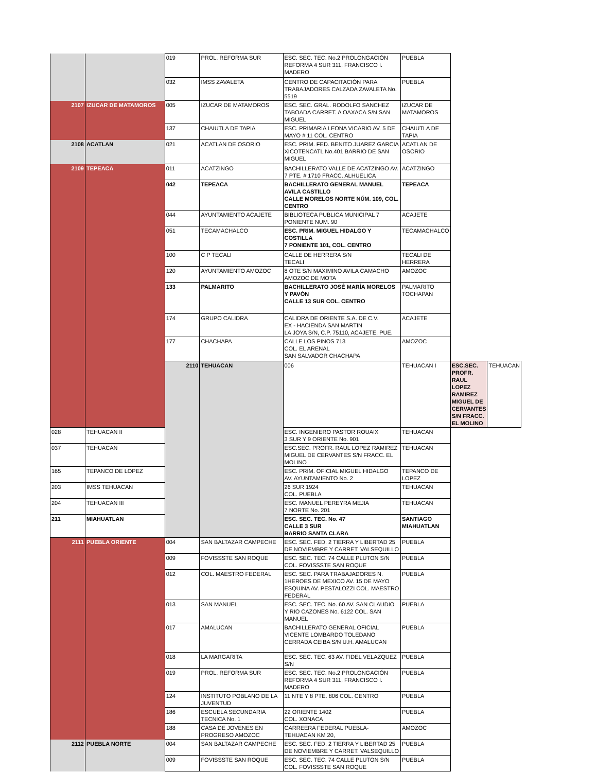| | | 019 | PROL. REFORMA SUR | ESC. SEC. TEC. No.2 PROLONGACIÓN REFORMA 4 SUR 311, FRANCISCO I. MADERO | PUEBLA | | |
| | | 032 | IMSS ZAVALETA | CENTRO DE CAPACITACIÓN PARA TRABAJADORES CALZADA ZAVALETA No. 5519 | PUEBLA | | |
| 2107 | IZUCAR DE MATAMOROS | 005 | IZUCAR DE MATAMOROS | ESC. SEC. GRAL. RODOLFO SANCHEZ TABOADA CARRET. A OAXACA S/N SAN MIGUEL | IZUCAR DE MATAMOROS | | |
| | | 137 | CHAIUTLA DE TAPIA | ESC. PRIMARIA LEONA VICARIO AV. 5 DE MAYO # 11 COL. CENTRO | CHAIUTLA DE TAPIA | | |
| 2108 | ACATLAN | 021 | ACATLAN DE OSORIO | ESC. PRIM. FED. BENITO JUAREZ GARCIA XICOTENCATL No.401 BARRIO DE SAN MIGUEL | ACATLAN DE OSORIO | | |
| 2109 | TEPEACA | 011 | ACATZINGO | BACHILLERATO VALLE DE ACATZINGO AV. 7 PTE. # 1710 FRACC. ALHUELICA | ACATZINGO | | |
| | | 042 | TEPEACA | BACHILLERATO GENERAL MANUEL AVILA CASTILLO CALLE MORELOS NORTE NÚM. 109, COL. CENTRO | TEPEACA | | |
| | | 044 | AYUNTAMIENTO ACAJETE | BIBLIOTECA PUBLICA MUNICIPAL 7 PONIENTE NUM. 90 | ACAJETE | | |
| | | 051 | TECAMACHALCO | ESC. PRIM. MIGUEL HIDALGO Y COSTILLA 7 PONIENTE 101, COL. CENTRO | TECAMACHALCO | | |
| | | 100 | C P TECALI | CALLE DE HERRERA S/N TECALI | TECALI DE HERRERA | | |
| | | 120 | AYUNTAMIENTO AMOZOC | 8 OTE S/N MAXIMINO AVILA CAMACHO AMOZOC DE MOTA | AMOZOC | | |
| | | 133 | PALMARITO | BACHILLERATO JOSÉ MARÍA MORELOS Y PAVÓN CALLE 13 SUR COL. CENTRO | PALMARITO TOCHAPAN | | |
| | | 174 | GRUPO CALIDRA | CALIDRA DE ORIENTE S.A. DE C.V. EX - HACIENDA SAN MARTIN LA JOYA S/N, C.P. 75110, ACAJETE, PUE. | ACAJETE | | |
| | | 177 | CHACHAPA | CALLE LOS PINOS 713 COL. EL ARENAL SAN SALVADOR CHACHAPA | AMOZOC | | |
| | | 2110 | TEHUACAN | 006 | TEHUACAN I | ESC.SEC. PROFR. RAUL LOPEZ RAMIREZ MIGUEL DE CERVANTES S/N FRACC. EL MOLINO | TEHUACAN |
| 028 | TEHUACAN II | | | ESC. INGENIERO PASTOR ROUAIX 3 SUR Y 9 ORIENTE No. 901 | TEHUACAN | | |
| 037 | TEHUACAN | | | ESC.SEC. PROFR. RAUL LOPEZ RAMIREZ MIGUEL DE CERVANTES S/N FRACC. EL MOLINO | TEHUACAN | | |
| 165 | TEPANCO DE LOPEZ | | | ESC. PRIM. OFICIAL MIGUEL HIDALGO AV. AYUNTAMIENTO No. 2 | TEPANCO DE LOPEZ | | |
| 203 | IMSS TEHUACAN | | | 26 SUR 1924 COL. PUEBLA | TEHUACAN | | |
| 204 | TEHUACAN III | | | ESC. MANUEL PEREYRA MEJIA 7 NORTE No. 201 | TEHUACAN | | |
| 211 | MIAHUATLAN | | | ESC. SEC. TEC. No. 47 CALLE 3 SUR BARRIO SANTA CLARA | SANTIAGO MIAHUATLAN | | |
| 2111 | PUEBLA ORIENTE | 004 | SAN BALTAZAR CAMPECHE | ESC. SEC. FED. 2 TIERRA Y LIBERTAD 25 DE NOVIEMBRE Y CARRET. VALSEQUILLO | PUEBLA | | |
| | | 009 | FOVISSSTE SAN ROQUE | ESC. SEC. TEC. 74 CALLE PLUTON S/N COL. FOVISSSTE SAN ROQUE | PUEBLA | | |
| | | 012 | COL. MAESTRO FEDERAL | ESC. SEC. PARA TRABAJADORES N. 1HEROES DE MEXICO AV. 15 DE MAYO ESQUINA AV. PESTALOZZI COL. MAESTRO FEDERAL | PUEBLA | | |
| | | 013 | SAN MANUEL | ESC. SEC. TEC. No. 60 AV. SAN CLAUDIO Y RIO CAZONES No. 6122 COL. SAN MANUEL | PUEBLA | | |
| | | 017 | AMALUCAN | BACHILLERATO GENERAL OFICIAL VICENTE LOMBARDO TOLEDANO CERRADA CEIBA S/N U.H. AMALUCAN | PUEBLA | | |
| | | 018 | LA MARGARITA | ESC. SEC. TEC. 63 AV. FIDEL VELAZQUEZ S/N | PUEBLA | | |
| | | 019 | PROL. REFORMA SUR | ESC. SEC. TEC. No.2 PROLONGACIÓN REFORMA 4 SUR 311, FRANCISCO I. MADERO | PUEBLA | | |
| | | 124 | INSTITUTO POBLANO DE LA JUVENTUD | 11 NTE Y 8 PTE. 806 COL. CENTRO | PUEBLA | | |
| | | 186 | ESCUELA SECUNDARIA TECNICA No. 1 | 22 ORIENTE 1402 COL. XONACA | PUEBLA | | |
| | | 188 | CASA DE JOVENES EN PROGRESO AMOZOC | CARREERA FEDERAL PUEBLA-TEHUACAN KM 20, | AMOZOC | | |
| 2112 | PUEBLA NORTE | 004 | SAN BALTAZAR CAMPECHE | ESC. SEC. FED. 2 TIERRA Y LIBERTAD 25 DE NOVIEMBRE Y CARRET. VALSEQUILLO | PUEBLA | | |
| | | 009 | FOVISSSTE SAN ROQUE | ESC. SEC. TEC. 74 CALLE PLUTON S/N COL. FOVISSSTE SAN ROQUE | PUEBLA | | |